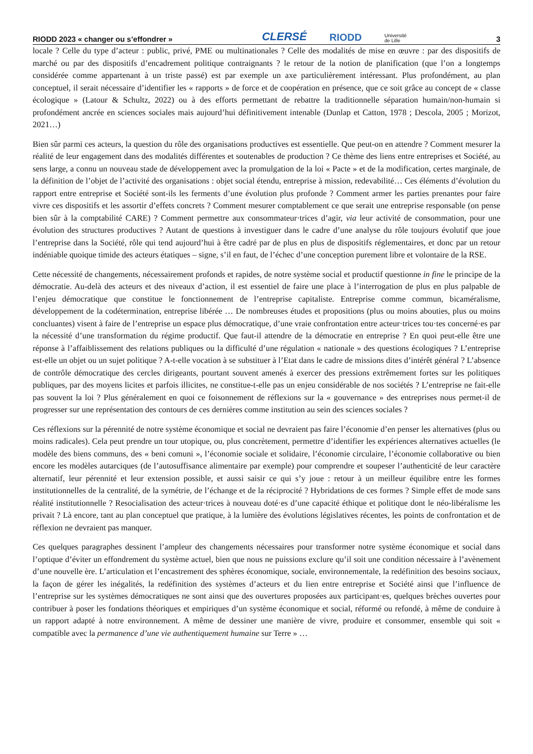RIODD 2023 « changer ou s’effondrer » CLERSÉ RIODD Université
de Lille 3
locale ? Celle du type d’acteur : public, privé, PME ou multinationales ? Celle des modalités de mise en œuvre : par des dispositifs de marché ou par des dispositifs d’encadrement politique contraignants ? le retour de la notion de planification (que l’on a longtemps considérée comme appartenant à un triste passé) est par exemple un axe particulièrement intéressant. Plus profondément, au plan conceptuel, il serait nécessaire d’identifier les « rapports » de force et de coopération en présence, que ce soit grâce au concept de « classe écologique » (Latour & Schultz, 2022) ou à des efforts permettant de rebattre la traditionnelle séparation humain/non-humain si profondément ancrée en sciences sociales mais aujourd’hui définitivement intenable (Dunlap et Catton, 1978 ; Descola, 2005 ; Morizot, 2021…)
Bien sûr parmi ces acteurs, la question du rôle des organisations productives est essentielle. Que peut-on en attendre ? Comment mesurer la réalité de leur engagement dans des modalités différentes et soutenables de production ? Ce thème des liens entre entreprises et Société, au sens large, a connu un nouveau stade de développement avec la promulgation de la loi « Pacte » et de la modification, certes marginale, de la définition de l’objet de l’activité des organisations : objet social étendu, entreprise à mission, redevabilité… Ces éléments d’évolution du rapport entre entreprise et Société sont-ils les ferments d’une évolution plus profonde ? Comment armer les parties prenantes pour faire vivre ces dispositifs et les assortir d’effets concrets ? Comment mesurer comptablement ce que serait une entreprise responsable (on pense bien sûr à la comptabilité CARE) ? Comment permettre aux consommateur·trices d’agir, via leur activité de consommation, pour une évolution des structures productives ? Autant de questions à investiguer dans le cadre d’une analyse du rôle toujours évolutif que joue l’entreprise dans la Société, rôle qui tend aujourd’hui à être cadré par de plus en plus de dispositifs réglementaires, et donc par un retour indéniable quoique timide des acteurs étatiques – signe, s’il en faut, de l’échec d’une conception purement libre et volontaire de la RSE.
Cette nécessité de changements, nécessairement profonds et rapides, de notre système social et productif questionne in fine le principe de la démocratie. Au-delà des acteurs et des niveaux d’action, il est essentiel de faire une place à l’interrogation de plus en plus palpable de l’enjeu démocratique que constitue le fonctionnement de l’entreprise capitaliste. Entreprise comme commun, bicaméralisme, développement de la codétermination, entreprise libérée … De nombreuses études et propositions (plus ou moins abouties, plus ou moins concluantes) visent à faire de l’entreprise un espace plus démocratique, d’une vraie confrontation entre acteur·trices tou·tes concerné·es par la nécessité d’une transformation du régime productif. Que faut-il attendre de la démocratie en entreprise ? En quoi peut-elle être une réponse à l’affaiblissement des relations publiques ou la difficulté d’une régulation « nationale » des questions écologiques ? L’entreprise est-elle un objet ou un sujet politique ? A-t-elle vocation à se substituer à l’Etat dans le cadre de missions dites d’intérêt général ? L’absence de contrôle démocratique des cercles dirigeants, pourtant souvent amenés à exercer des pressions extrêmement fortes sur les politiques publiques, par des moyens licites et parfois illicites, ne constitue-t-elle pas un enjeu considérable de nos sociétés ? L’entreprise ne fait-elle pas souvent la loi ? Plus généralement en quoi ce foisonnement de réflexions sur la « gouvernance » des entreprises nous permet-il de progresser sur une représentation des contours de ces dernières comme institution au sein des sciences sociales ?
Ces réflexions sur la pérennité de notre système économique et social ne devraient pas faire l’économie d’en penser les alternatives (plus ou moins radicales). Cela peut prendre un tour utopique, ou, plus concrètement, permettre d’identifier les expériences alternatives actuelles (le modèle des biens communs, des « beni comuni », l’économie sociale et solidaire, l’économie circulaire, l’économie collaborative ou bien encore les modèles autarciques (de l’autosuffisance alimentaire par exemple) pour comprendre et soupeser l’authenticité de leur caractère alternatif, leur pérennité et leur extension possible, et aussi saisir ce qui s’y joue : retour à un meilleur équilibre entre les formes institutionnelles de la centralité, de la symétrie, de l’échange et de la réciprocité ? Hybridations de ces formes ? Simple effet de mode sans réalité institutionnelle ? Resocialisation des acteur·trices à nouveau doté·es d’une capacité éthique et politique dont le néo-libéralisme les privait ? Là encore, tant au plan conceptuel que pratique, à la lumière des évolutions législatives récentes, les points de confrontation et de réflexion ne devraient pas manquer.
Ces quelques paragraphes dessinent l’ampleur des changements nécessaires pour transformer notre système économique et social dans l’optique d’éviter un effondrement du système actuel, bien que nous ne puissions exclure qu’il soit une condition nécessaire à l’avènement d’une nouvelle ère. L’articulation et l’encastrement des sphères économique, sociale, environnementale, la redéfinition des besoins sociaux, la façon de gérer les inégalités, la redéfinition des systèmes d’acteurs et du lien entre entreprise et Société ainsi que l’influence de l’entreprise sur les systèmes démocratiques ne sont ainsi que des ouvertures proposées aux participant·es, quelques brèches ouvertes pour contribuer à poser les fondations théoriques et empiriques d’un système économique et social, réformé ou refondé, à même de conduire à un rapport adapté à notre environnement. A même de dessiner une manière de vivre, produire et consommer, ensemble qui soit « compatible avec la permanence d’une vie authentiquement humaine sur Terre » …